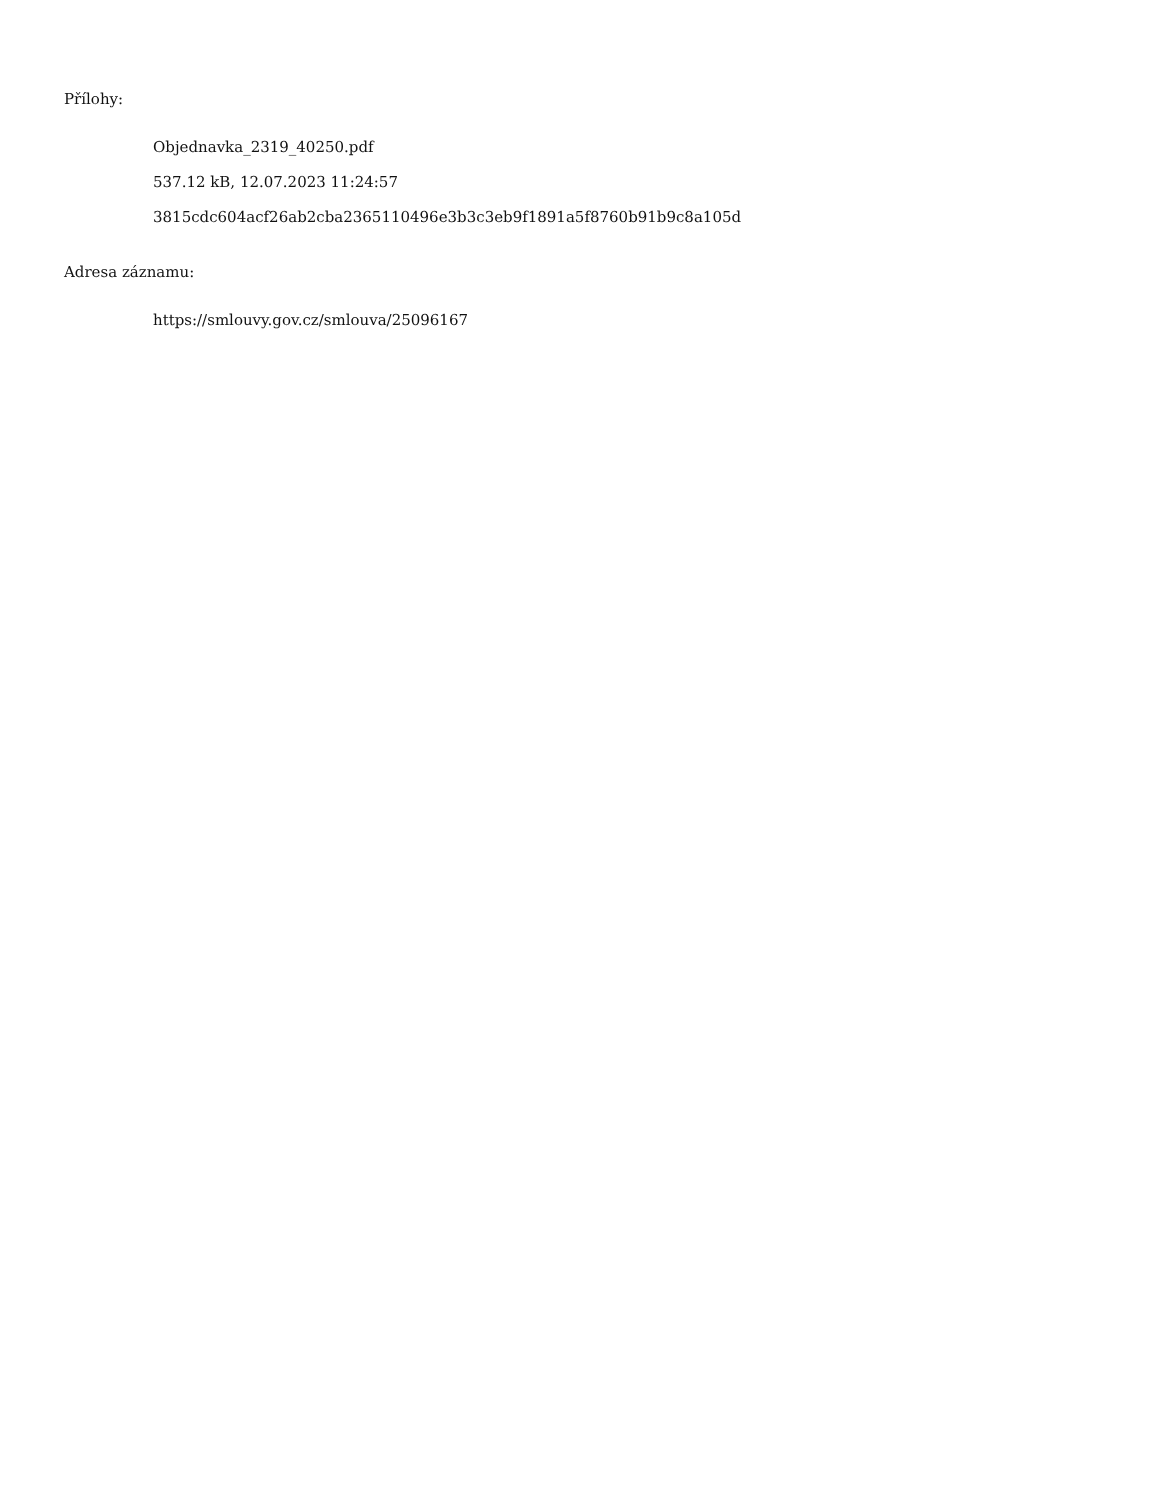Přílohy:
Objednavka_2319_40250.pdf
537.12 kB, 12.07.2023 11:24:57
3815cdc604acf26ab2cba2365110496e3b3c3eb9f1891a5f8760b91b9c8a105d
Adresa záznamu:
https://smlouvy.gov.cz/smlouva/25096167